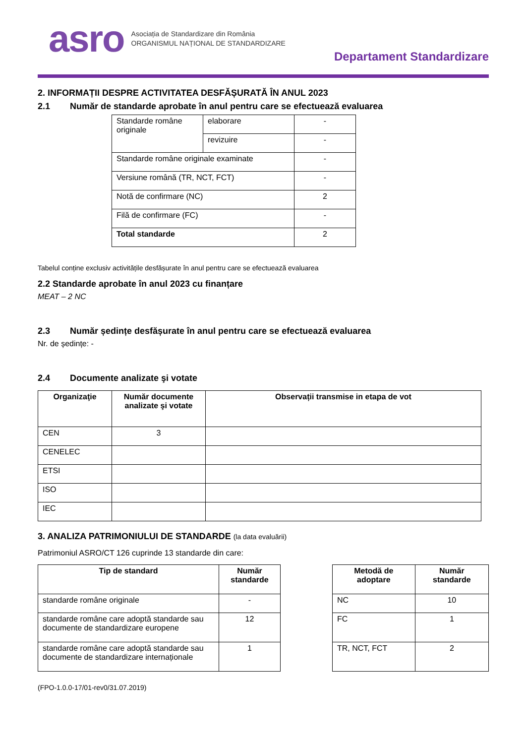asro
Asociația de Standardizare din România
ORGANISMUL NAȚIONAL DE STANDARDIZARE
Departament Standardizare
2. INFORMAȚII DESPRE ACTIVITATEA DESFĂȘURATĂ ÎN ANUL 2023
2.1 Număr de standarde aprobate în anul pentru care se efectuează evaluarea
| Standarde române originale | elaborare | - |
| | revizuire | - |
| Standarde române originale examinate | | - |
| Versiune română (TR, NCT, FCT) | | - |
| Notă de confirmare (NC) | | 2 |
| Filă de confirmare (FC) | | - |
| Total standarde | | 2 |
Tabelul conține exclusiv activitățile desfășurate în anul pentru care se efectuează evaluarea
2.2 Standarde aprobate în anul 2023 cu finanțare
MEAT – 2 NC
2.3 Număr ședințe desfășurate în anul pentru care se efectuează evaluarea
Nr. de ședințe: -
2.4 Documente analizate şi votate
| Organizaţie | Număr documente analizate şi votate | Observații transmise in etapa de vot |
| --- | --- | --- |
| CEN | 3 | |
| CENELEC | | |
| ETSI | | |
| ISO | | |
| IEC | | |
3. ANALIZA PATRIMONIULUI DE STANDARDE (la data evaluării)
Patrimoniul ASRO/CT 126 cuprinde 13 standarde din care:
| Tip de standard | Număr standarde |
| --- | --- |
| standarde române originale | - |
| standarde române care adoptă standarde sau documente de standardizare europene | 12 |
| standarde române care adoptă standarde sau documente de standardizare internaționale | 1 |
| Metodă de adoptare | Număr standarde |
| --- | --- |
| NC | 10 |
| FC | 1 |
| TR, NCT, FCT | 2 |
(FPO-1.0.0-17/01-rev0/31.07.2019)